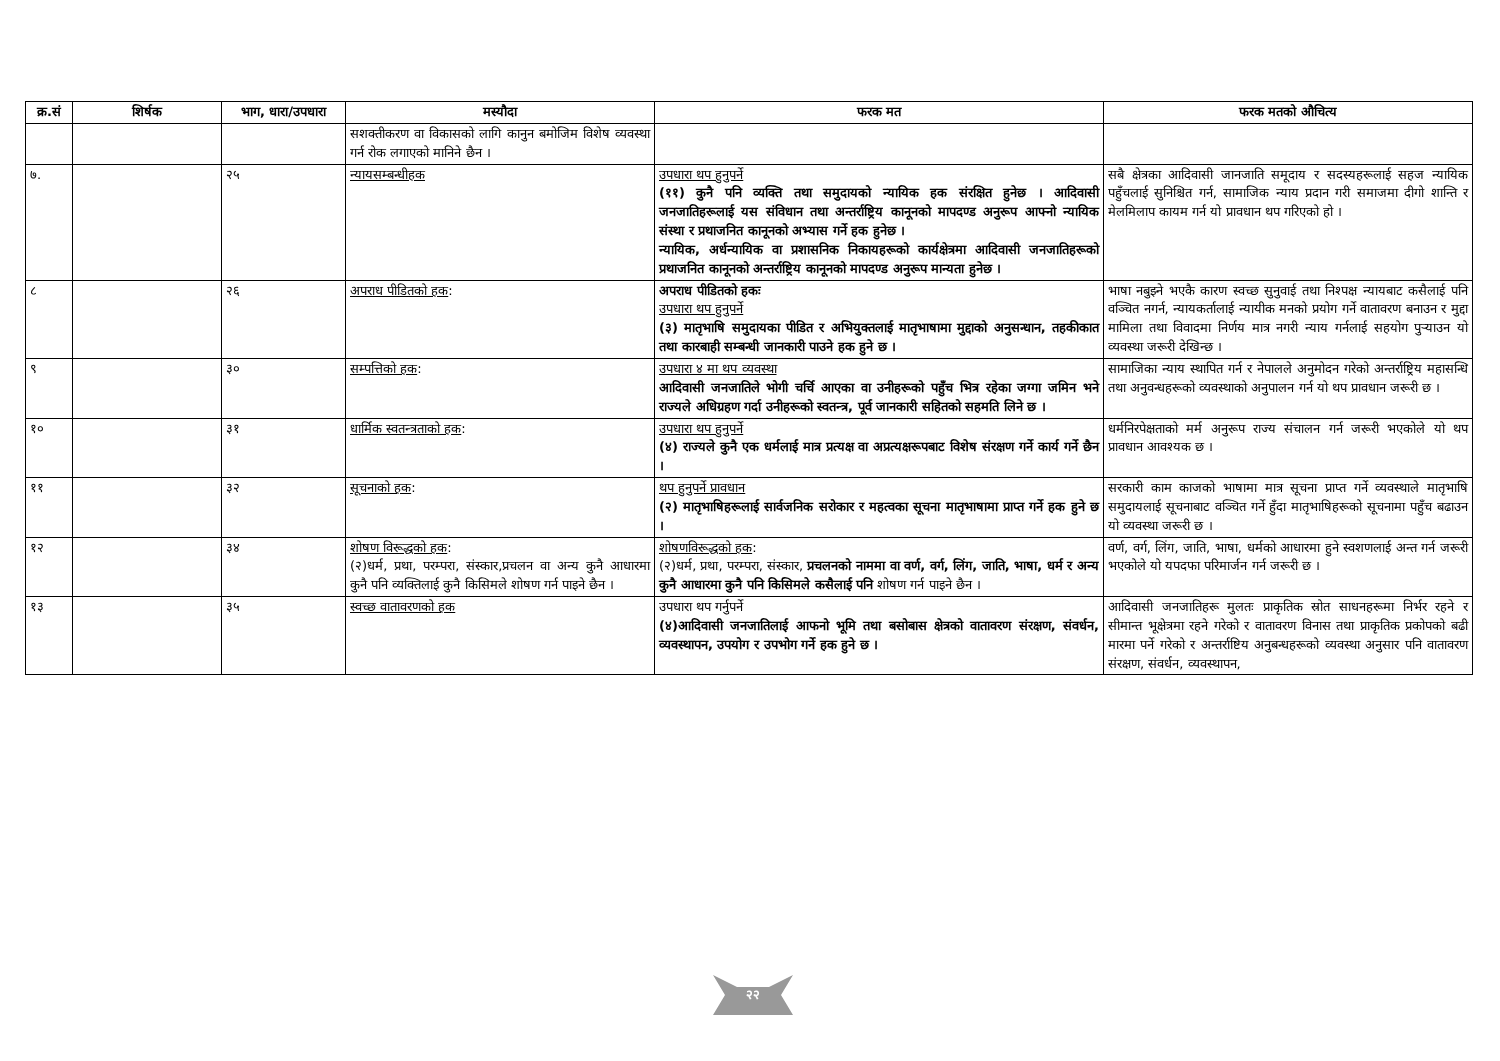| क्र.सं | शिर्षक | भाग, धारा/उपधारा | मस्यौदा | फरक मत | फरक मतको औचित्य |
| --- | --- | --- | --- | --- | --- |
| | | | सशक्तीकरण वा विकासको लागि कानुन बमोजिम विशेष व्यवस्था गर्न रोक लगाएको मानिने छैन । | | |
| ७. | | २५ | न्यायसम्बन्धीहक | उपधारा थप हुनुपर्ने (११) कुनै पनि व्यक्ति तथा समुदायको न्यायिक हक संरक्षित हुनेछ । आदिवासी जनजातिहरूलाई यस संविधान तथा अन्तर्राष्ट्रिय कानूनको मापदण्ड अनुरूप आफ्नो न्यायिक संस्था र प्रथाजनित कानूनको अभ्यास गर्ने हक हुनेछ । न्यायिक, अर्धन्यायिक वा प्रशासनिक निकायहरूको कार्यक्षेत्रमा आदिवासी जनजातिहरूको प्रथाजनित कानूनको अन्तर्राष्ट्रिय कानूनको मापदण्ड अनुरूप मान्यता हुनेछ । | सबै क्षेत्रका आदिवासी जानजाति समूदाय र सदस्यहरूलाई सहज न्यायिक पहुँचलाई सुनिश्चित गर्न, सामाजिक न्याय प्रदान गरी समाजमा दीगो शान्ति र मेलमिलाप कायम गर्न यो प्रावधान थप गरिएको हो । |
| ८ | | २६ | अपराध पीडितको हक : | अपराध पीडितको हकः उपधारा थप हुनुपर्ने (३) मातृभाषि समुदायका पीडित र अभियुक्तलाई मातृभाषामा मुद्दाको अनुसन्धान, तहकीकात तथा कारबाही सम्बन्धी जानकारी पाउने हक हुने छ । | भाषा नबुझ्ने भएकै कारण स्वच्छ सुनुवाई तथा निश्पक्ष न्यायबाट कसैलाई पनि वञ्चित नगर्न, न्यायकर्तालाई न्यायीक मनको प्रयोग गर्ने वातावरण बनाउन र मुद्दा मामिला तथा विवादमा निर्णय मात्र नगरी न्याय गर्नलाई सहयोग पुर्‍याउन यो व्यवस्था जरूरी देखिन्छ । |
| ९ | | ३० | सम्पत्तिको हक : | उपधारा ४ मा थप व्यवस्था आदिवासी जनजातिले भोगी चर्चि आएका वा उनीहरूको पहुँच भित्र रहेका जग्गा जमिन भने राज्यले अधिग्रहण गर्दा उनीहरूको स्वतन्त्र, पूर्व जानकारी सहितको सहमति लिने छ । | सामाजिका न्याय स्थापित गर्न र नेपालले अनुमोदन गरेको अन्तर्राष्ट्रिय महासन्धि तथा अनुवन्धहरूको व्यवस्थाको अनुपालन गर्न यो थप प्रावधान जरूरी छ । |
| १० | | ३१ | धार्मिक स्वतन्त्रताको हक : | उपधारा थप हुनुपर्ने (४) राज्यले कुनै एक धर्मलाई मात्र प्रत्यक्ष वा अप्रत्यक्षरूपबाट विशेष संरक्षण गर्ने कार्य गर्ने छैन । | धर्मनिरपेक्षताको मर्म अनुरूप राज्य संचालन गर्न जरूरी भएकोले यो थप प्रावधान आवश्यक छ । |
| ११ | | ३२ | सूचनाको हक : | थप हुनुपर्ने प्रावधान (२) मातृभाषिहरूलाई सार्वजनिक सरोकार र महत्वका सूचना मातृभाषामा प्राप्त गर्ने हक हुने छ । | सरकारी काम काजको भाषामा मात्र सूचना प्राप्त गर्ने व्यवस्थाले मातृभाषि समुदायलाई सूचनाबाट वञ्चित गर्ने हुँदा मातृभाषिहरूको सूचनामा पहुँच बढाउन यो व्यवस्था जरूरी छ । |
| १२ | | ३४ | शोषण विरूद्धको हक : (२)धर्म, प्रथा, परम्परा, संस्कार,प्रचलन वा अन्य कुनै आधारमा कुनै पनि व्यक्तिलाई कुनै किसिमले शोषण गर्न पाइने छैन । | शोषणविरूद्धको हक : (२)धर्म, प्रथा, परम्परा, संस्कार, प्रचलनको नाममा वा वर्ण, वर्ग, लिंग, जाति, भाषा, धर्म र अन्य कुनै आधारमा कुनै पनि किसिमले कसैलाई पनि शोषण गर्न पाइने छैन । | वर्ण, वर्ग, लिंग, जाति, भाषा, धर्मको आधारमा हुने स्वशणलाई अन्त गर्न जरूरी भएकोले यो यपदफा परिमार्जन गर्न जरूरी छ । |
| १३ | | ३५ | स्वच्छ वातावरणको हक | उपधारा थप गर्नुपर्ने (४)आदिवासी जनजातिलाई आफनो भूमि तथा बसोबास क्षेत्रको वातावरण संरक्षण, संवर्धन, व्यवस्थापन, उपयोग र उपभोग गर्ने हक हुने छ । | आदिवासी जनजातिहरू मुलतः प्राकृतिक स्रोत साधनहरूमा निर्भर रहने र सीमान्त भूक्षेत्रमा रहने गरेको र वातावरण विनास तथा प्राकृतिक प्रकोपको बढी मारमा पर्ने गरेको र अन्तर्राष्टिय अनुबन्धहरूको व्यवस्था अनुसार पनि वातावरण संरक्षण, संवर्धन, व्यवस्थापन, |
२२